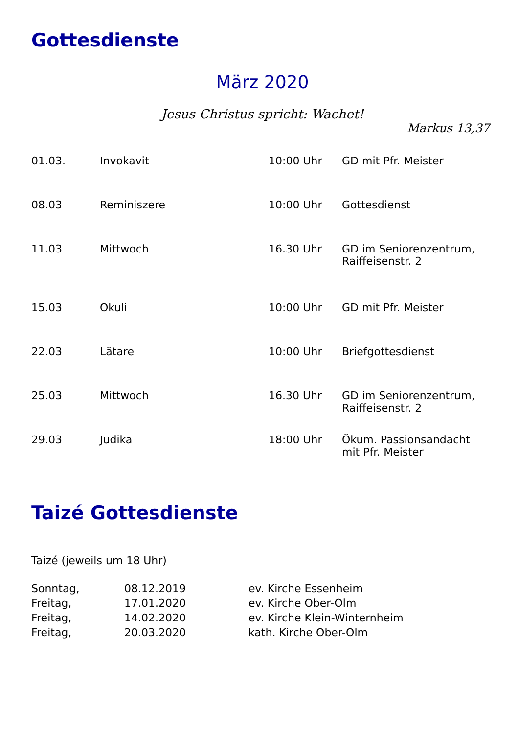Gottesdienste
März 2020
Jesus Christus spricht: Wachet!
Markus 13,37
| 01.03. | Invokavit | 10:00 Uhr | GD mit Pfr. Meister |
| 08.03 | Reminiszere | 10:00 Uhr | Gottesdienst |
| 11.03 | Mittwoch | 16.30 Uhr | GD im Seniorenzentrum, Raiffeisenstr. 2 |
| 15.03 | Okuli | 10:00 Uhr | GD mit Pfr. Meister |
| 22.03 | Lätare | 10:00 Uhr | Briefgottesdienst |
| 25.03 | Mittwoch | 16.30 Uhr | GD im Seniorenzentrum, Raiffeisenstr. 2 |
| 29.03 | Judika | 18:00 Uhr | Ökum. Passionsandacht mit Pfr. Meister |
Taizé Gottesdienste
Taizé (jeweils um 18 Uhr)
| Sonntag, | 08.12.2019 | ev. Kirche Essenheim |
| Freitag, | 17.01.2020 | ev. Kirche Ober-Olm |
| Freitag, | 14.02.2020 | ev. Kirche Klein-Winternheim |
| Freitag, | 20.03.2020 | kath. Kirche Ober-Olm |